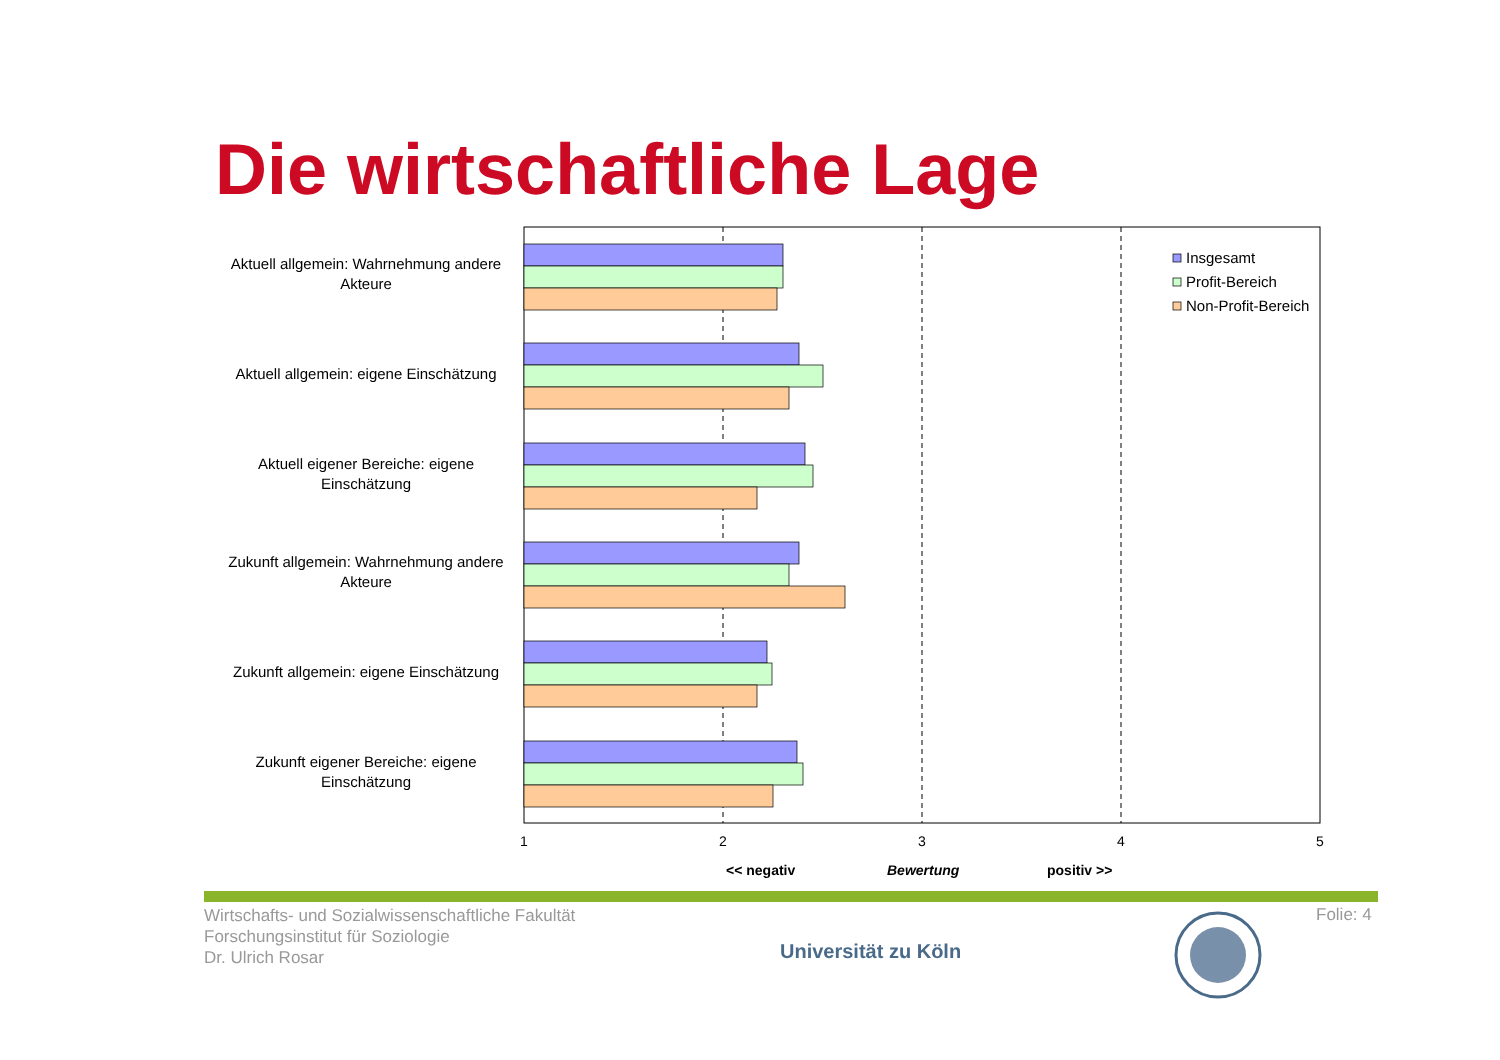Die wirtschaftliche Lage
Aktuell allgemein: Wahrnehmung andere Akteure
Aktuell allgemein: eigene Einschätzung
Aktuell eigener Bereiche: eigene Einschätzung
Zukunft allgemein: Wahrnehmung andere Akteure
Zukunft allgemein: eigene Einschätzung
Zukunft eigener Bereiche: eigene Einschätzung
Insgesamt
Profit-Bereich
Non-Profit-Bereich
1 2 3 4 5
<< negativ Bewertung positiv >>
Wirtschafts- und Sozialwissenschaftliche Fakultät
Forschungsinstitut für Soziologie
Dr. Ulrich Rosar
Universität zu Köln
Folie: 4